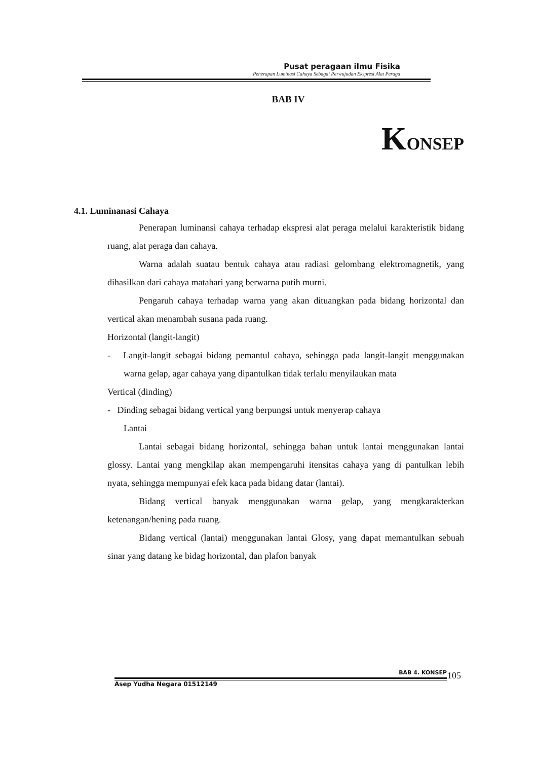Pusat peragaan ilmu Fisika
Penerapan Luminasi Cahaya Sebagai Perwujudan Ekspresi Alat Peraga
BAB IV
KONSEP
4.1. Luminanasi Cahaya
Penerapan luminansi cahaya terhadap ekspresi alat peraga melalui karakteristik bidang ruang, alat peraga dan cahaya.
Warna adalah suatau bentuk cahaya atau radiasi gelombang elektromagnetik, yang dihasilkan dari cahaya matahari yang berwarna putih murni.
Pengaruh cahaya terhadap warna yang akan dituangkan pada bidang horizontal dan vertical akan menambah susana pada ruang.
Horizontal (langit-langit)
- Langit-langit sebagai bidang pemantul cahaya, sehingga pada langit-langit menggunakan warna gelap, agar cahaya yang dipantulkan tidak terlalu menyilaukan mata
Vertical (dinding)
- Dinding sebagai bidang vertical yang berpungsi untuk menyerap cahaya
Lantai
Lantai sebagai bidang horizontal, sehingga bahan untuk lantai menggunakan lantai glossy. Lantai yang mengkilap akan mempengaruhi itensitas cahaya yang di pantulkan lebih nyata, sehingga mempunyai efek kaca pada bidang datar (lantai).
Bidang vertical banyak menggunakan warna gelap, yang mengkarakterkan ketenangan/hening pada ruang.
Bidang vertical (lantai) menggunakan lantai Glosy, yang dapat memantulkan sebuah sinar yang datang ke bidag horizontal, dan plafon banyak
BAB 4. KONSEP 105
Asep Yudha Negara 01512149